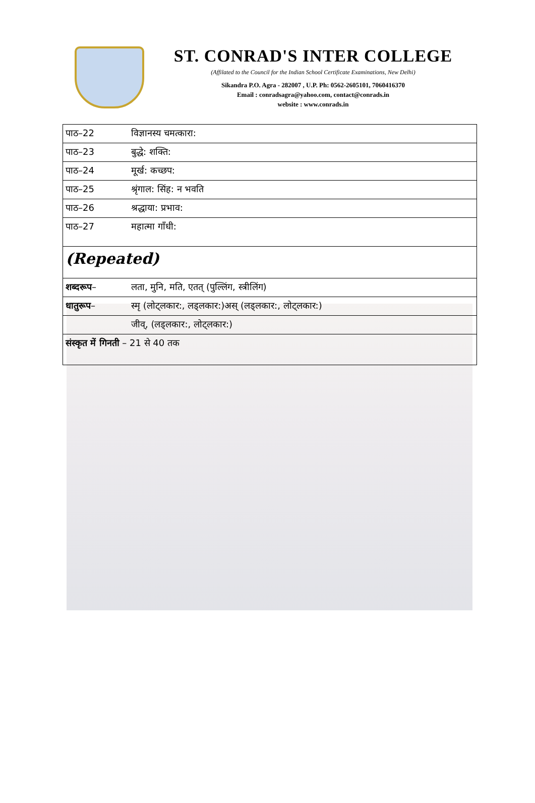ST. CONRAD'S INTER COLLEGE
(Affilated to the Council for the Indian School Certificate Examinations, New Delhi)
Sikandra P.O. Agra - 282007 , U.P. Ph: 0562-2605101, 7060416370
Email : conradsagra@yahoo.com, contact@conrads.in
website : www.conrads.in
| पाठ–22 | विज्ञानस्य चमत्कारा: |
| पाठ–23 | बुद्धे: शक्ति: |
| पाठ–24 | मूर्ख: कच्छप: |
| पाठ–25 | श्रृंगाल: सिंह: न भवति |
| पाठ–26 | श्रद्धाया: प्रभाव: |
| पाठ–27 | महात्मा गाँधी: |
| (Repeated) | |
| शब्दरूप – | लता, मुनि, मति, एतत् (पुल्लिंग, स्त्रीलिंग) |
| धातुरूप – | स्मृ (लोट्लकार:, लड्लकार:)अस् (लड्लकार:, लोट्लकार:) |
| | जीव्, (लड्लकार:, लोट्लकार:) |
| संस्कृत में गिनती – 21 से 40 तक | |